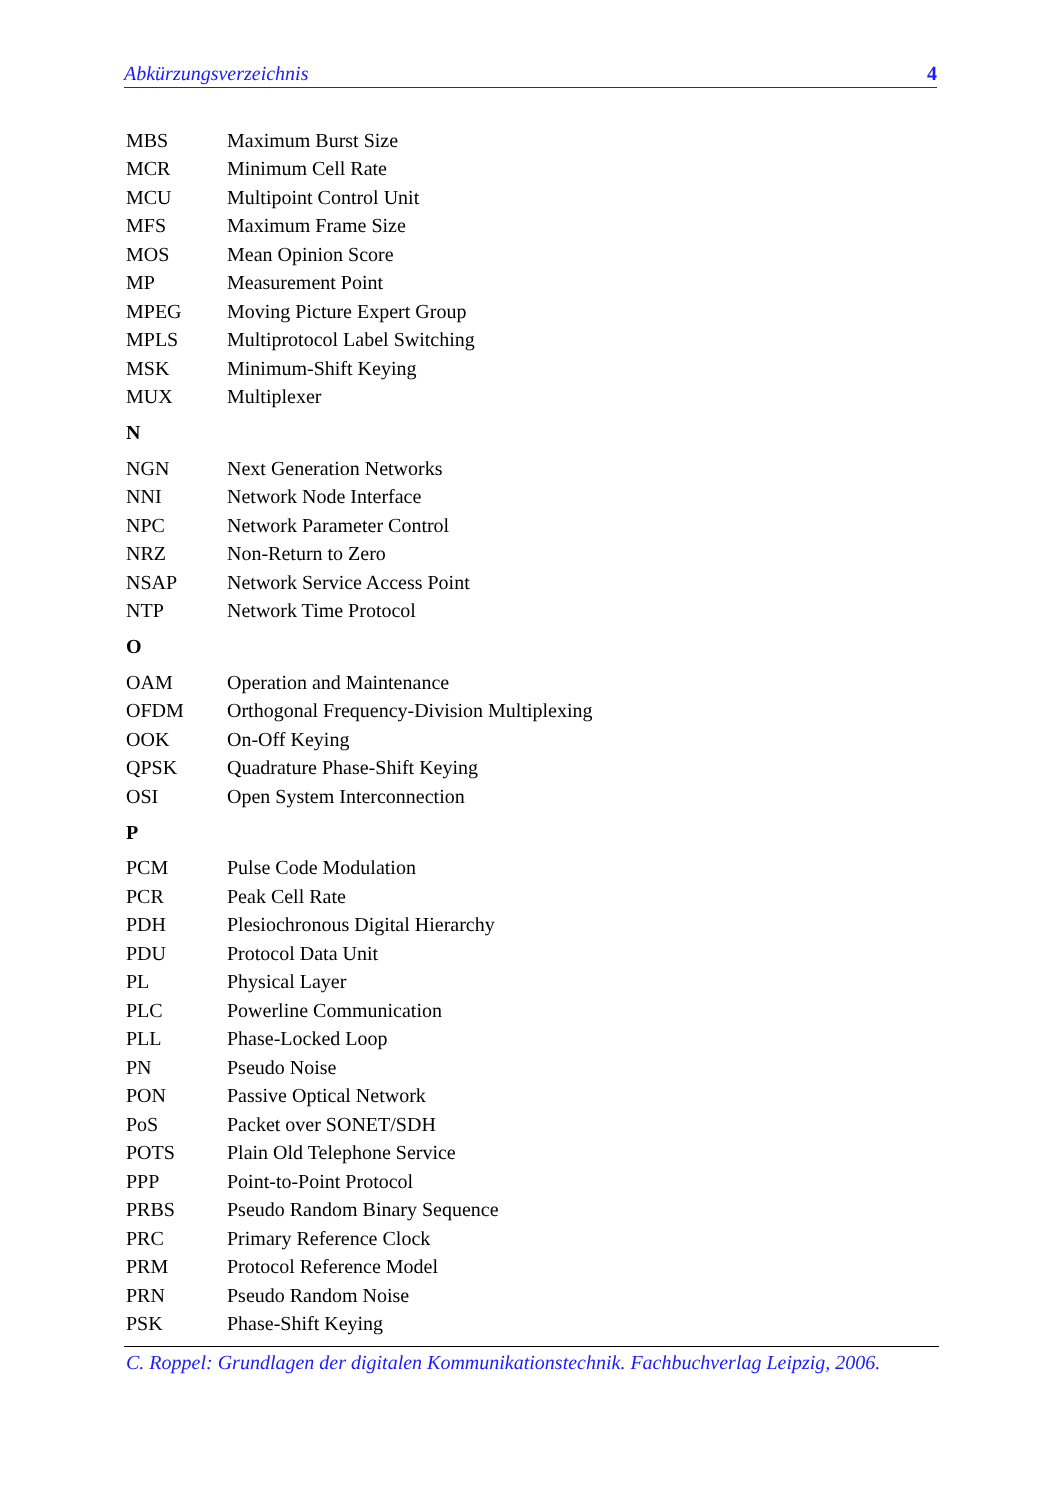Abkürzungsverzeichnis 4
| MBS | Maximum Burst Size |
| MCR | Minimum Cell Rate |
| MCU | Multipoint Control Unit |
| MFS | Maximum Frame Size |
| MOS | Mean Opinion Score |
| MP | Measurement Point |
| MPEG | Moving Picture Expert Group |
| MPLS | Multiprotocol Label Switching |
| MSK | Minimum-Shift Keying |
| MUX | Multiplexer |
N
| NGN | Next Generation Networks |
| NNI | Network Node Interface |
| NPC | Network Parameter Control |
| NRZ | Non-Return to Zero |
| NSAP | Network Service Access Point |
| NTP | Network Time Protocol |
O
| OAM | Operation and Maintenance |
| OFDM | Orthogonal Frequency-Division Multiplexing |
| OOK | On-Off Keying |
| QPSK | Quadrature Phase-Shift Keying |
| OSI | Open System Interconnection |
P
| PCM | Pulse Code Modulation |
| PCR | Peak Cell Rate |
| PDH | Plesiochronous Digital Hierarchy |
| PDU | Protocol Data Unit |
| PL | Physical Layer |
| PLC | Powerline Communication |
| PLL | Phase-Locked Loop |
| PN | Pseudo Noise |
| PON | Passive Optical Network |
| PoS | Packet over SONET/SDH |
| POTS | Plain Old Telephone Service |
| PPP | Point-to-Point Protocol |
| PRBS | Pseudo Random Binary Sequence |
| PRC | Primary Reference Clock |
| PRM | Protocol Reference Model |
| PRN | Pseudo Random Noise |
| PSK | Phase-Shift Keying |
C. Roppel: Grundlagen der digitalen Kommunikationstechnik. Fachbuchverlag Leipzig, 2006.